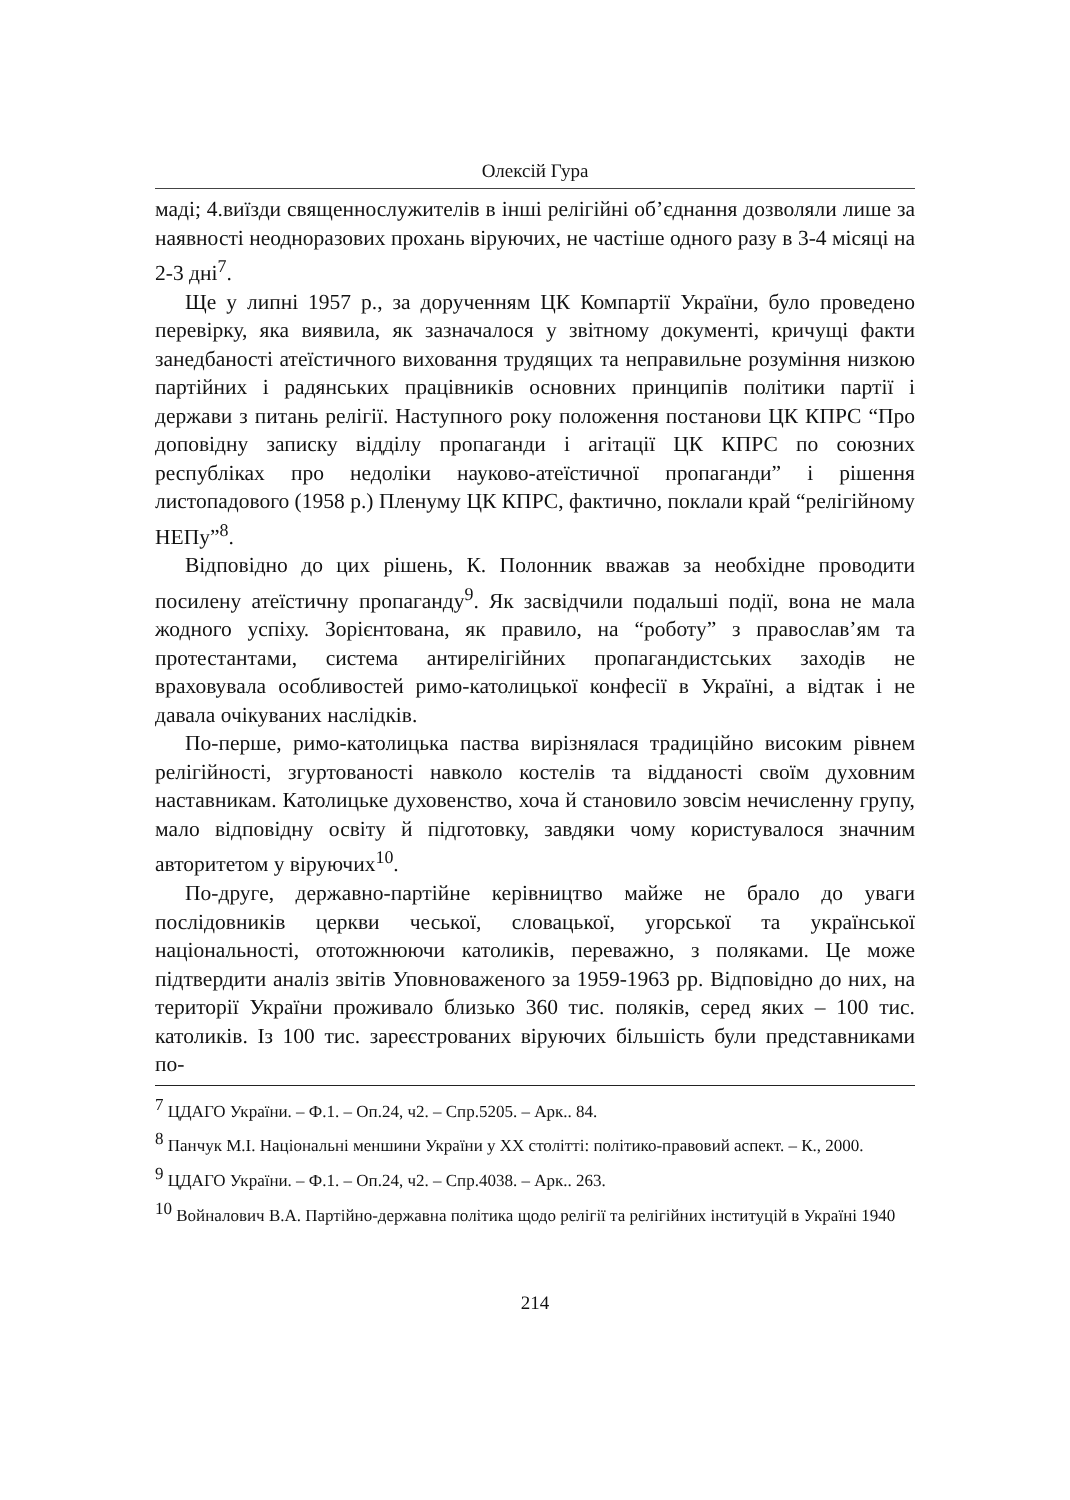Олексій Гура
маді; 4.виїзди священнослужителів в інші релігійні об’єднання дозволяли лише за наявності неодноразових прохань віруючих, не частіше одного разу в 3-4 місяці на 2-3 дні<sup>7</sup>.
Ще у липні 1957 р., за дорученням ЦК Компартії України, було проведено перевірку, яка виявила, як зазначалося у звітному документі, кричущі факти занедбаності атеїстичного виховання трудящих та неправильне розуміння низкою партійних і радянських працівників основних принципів політики партії і держави з питань релігії. Наступного року положення постанови ЦК КПРС “Про доповідну записку відділу пропаганди і агітації ЦК КПРС по союзних республіках про недоліки науково-атеїстичної пропаганди” і рішення листопадового (1958 р.) Пленуму ЦК КПРС, фактично, поклали край “релігійному НЕПу”<sup>8</sup>.
Відповідно до цих рішень, К. Полонник вважав за необхідне проводити посилену атеїстичну пропаганду<sup>9</sup>. Як засвідчили подальші події, вона не мала жодного успіху. Зорієнтована, як правило, на “роботу” з православ’ям та протестантами, система антирелігійних пропагандистських заходів не враховувала особливостей римо-католицької конфесії в Україні, а відтак і не давала очікуваних наслідків.
По-перше, римо-католицька паства вирізнялася традиційно високим рівнем релігійності, згуртованості навколо костелів та відданості своїм духовним наставникам. Католицьке духовенство, хоча й становило зовсім нечисленну групу, мало відповідну освіту й підготовку, завдяки чому користувалося значним авторитетом у віруючих<sup>10</sup>.
По-друге, державно-партійне керівництво майже не брало до уваги послідовників церкви чеської, словацької, угорської та української національності, ототожнюючи католиків, переважно, з поляками. Це може підтвердити аналіз звітів Уповноваженого за 1959-1963 рр. Відповідно до них, на території України проживало близько 360 тис. поляків, серед яких – 100 тис. католиків. Із 100 тис. зареєстрованих віруючих більшість були представниками по-
<sup>7</sup> ЦДАГО України. – Ф.1. – Оп.24, ч2. – Спр.5205. – Арк.. 84.
<sup>8</sup> Панчук М.І. Національні меншини України у ХХ столітті: політико-правовий аспект. – К., 2000.
<sup>9</sup> ЦДАГО України. – Ф.1. – Оп.24, ч2. – Спр.4038. – Арк.. 263.
<sup>10</sup> Войналович В.А. Партійно-державна політика щодо релігії та релігійних інституцій в Україні 1940
214